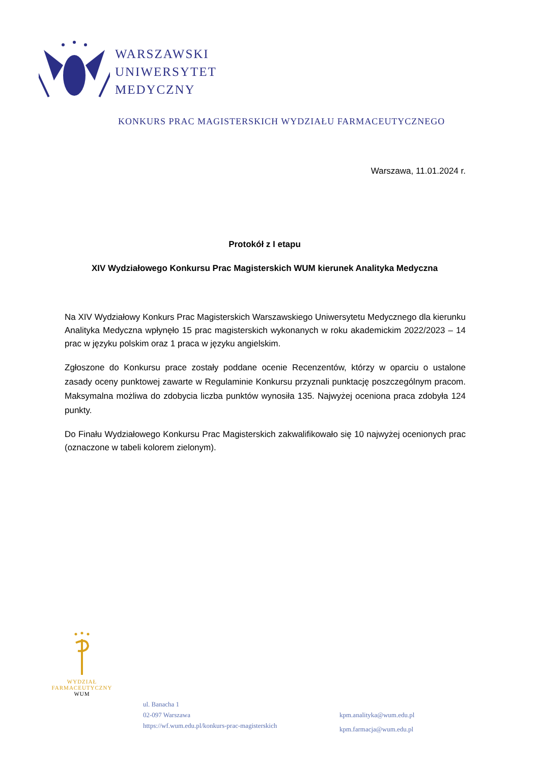WARSZAWSKI
UNIWERSYTET
MEDYCZNY
KONKURS PRAC MAGISTERSKICH WYDZIAŁU FARMACEUTYCZNEGO
Warszawa, 11.01.2024 r.
Protokół z I etapu
XIV Wydziałowego Konkursu Prac Magisterskich WUM kierunek Analityka Medyczna
Na XIV Wydziałowy Konkurs Prac Magisterskich Warszawskiego Uniwersytetu Medycznego dla kierunku Analityka Medyczna wpłynęło 15 prac magisterskich wykonanych w roku akademickim 2022/2023 – 14 prac w języku polskim oraz 1 praca w języku angielskim.
Zgłoszone do Konkursu prace zostały poddane ocenie Recenzentów, którzy w oparciu o ustalone zasady oceny punktowej zawarte w Regulaminie Konkursu przyznali punktację poszczególnym pracom. Maksymalna możliwa do zdobycia liczba punktów wynosiła 135. Najwyżej oceniona praca zdobyła 124 punkty.
Do Finału Wydziałowego Konkursu Prac Magisterskich zakwalifikowało się 10 najwyżej ocenionych prac (oznaczone w tabeli kolorem zielonym).
WYDZIAŁ
FARMACEUTYCZNY
WUM
ul. Banacha 1
02-097 Warszawa
https://wf.wum.edu.pl/konkurs-prac-magisterskich
kpm.analityka@wum.edu.pl
kpm.farmacja@wum.edu.pl